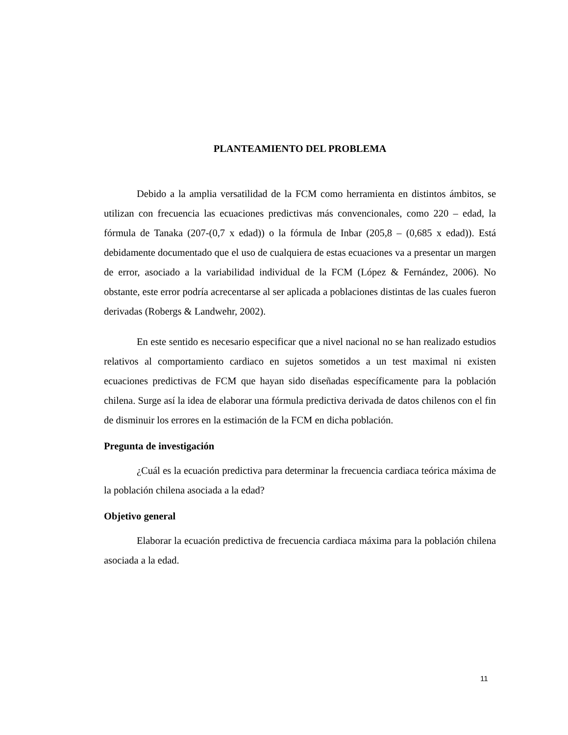PLANTEAMIENTO DEL PROBLEMA
Debido a la amplia versatilidad de la FCM como herramienta en distintos ámbitos, se utilizan con frecuencia las ecuaciones predictivas más convencionales, como 220 – edad, la fórmula de Tanaka (207-(0,7 x edad)) o la fórmula de Inbar (205,8 – (0,685 x edad)). Está debidamente documentado que el uso de cualquiera de estas ecuaciones va a presentar un margen de error, asociado a la variabilidad individual de la FCM (López & Fernández, 2006). No obstante, este error podría acrecentarse al ser aplicada a poblaciones distintas de las cuales fueron derivadas (Robergs & Landwehr, 2002).
En este sentido es necesario especificar que a nivel nacional no se han realizado estudios relativos al comportamiento cardiaco en sujetos sometidos a un test maximal ni existen ecuaciones predictivas de FCM que hayan sido diseñadas específicamente para la población chilena. Surge así la idea de elaborar una fórmula predictiva derivada de datos chilenos con el fin de disminuir los errores en la estimación de la FCM en dicha población.
Pregunta de investigación
¿Cuál es la ecuación predictiva para determinar la frecuencia cardiaca teórica máxima de la población chilena asociada a la edad?
Objetivo general
Elaborar la ecuación predictiva de frecuencia cardiaca máxima para la población chilena asociada a la edad.
11